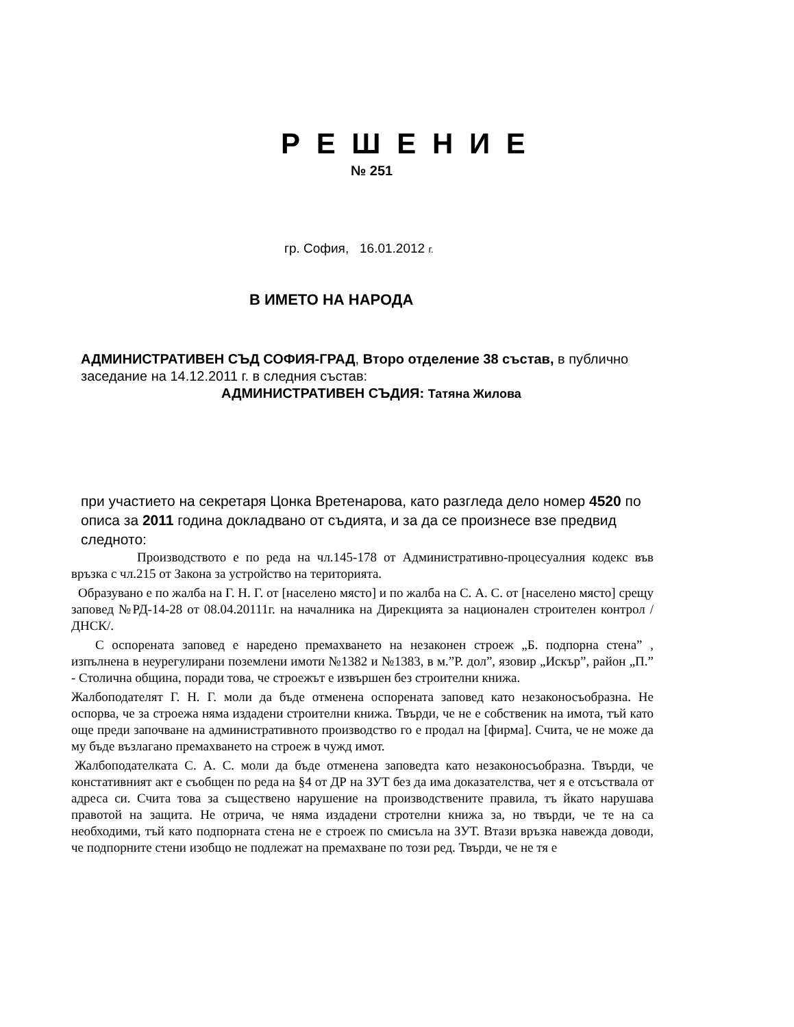Р Е Ш Е Н И Е
№ 251
гр. София, 16.01.2012 г.
В ИМЕТО НА НАРОДА
АДМИНИСТРАТИВЕН СЪД СОФИЯ-ГРАД, Второ отделение 38 състав, в публично заседание на 14.12.2011 г. в следния състав:
АДМИНИСТРАТИВЕН СЪДИЯ: Татяна Жилова
при участието на секретаря Цонка Вретенарова, като разгледа дело номер 4520 по описа за 2011 година докладвано от съдията, и за да се произнесе взе предвид следното:
Производството е по реда на чл.145-178 от Административно-процесуалния кодекс във връзка с чл.215 от Закона за устройство на територията.
Образувано е по жалба на Г. Н. Г. от [населено място] и по жалба на С. А. С. от [населено място] срещу заповед №РД-14-28 от 08.04.20111г. на началника на Дирекцията за национален строителен контрол /ДНСК/.
С оспорената заповед е наредено премахването на незаконен строеж „Б. подпорна стена” , изпълнена в неурегулирани поземлени имоти №1382 и №1383, в м.”Р. дол”, язовир „Искър”, район „П.” - Столична община, поради това, че строежът е извършен без строителни книжа.
Жалбоподателят Г. Н. Г. моли да бъде отменена оспорената заповед като незаконосъобразна. Не оспорва, че за строежа няма издадени строителни книжа. Твърди, че не е собственик на имота, тъй като още преди започване на административното производство го е продал на [фирма]. Счита, че не може да му бъде възлагано премахването на строеж в чужд имот.
Жалбоподателката С. А. С. моли да бъде отменена заповедта като незаконосъобразна. Твърди, че констативният акт е съобщен по реда на §4 от ДР на ЗУТ без да има доказателства, чет я е отсъствала от адреса си. Счита това за съществено нарушение на производствените правила, тъ йкато нарушава правотой на защита. Не отрича, че няма издадени стротелни книжа за, но твърди, че те на са необходими, тъй като подпорната стена не е строеж по смисъла на ЗУТ. Втази връзка навежда доводи, че подпорните стени изобщо не подлежат на премахване по този ред. Твърди, че не тя е